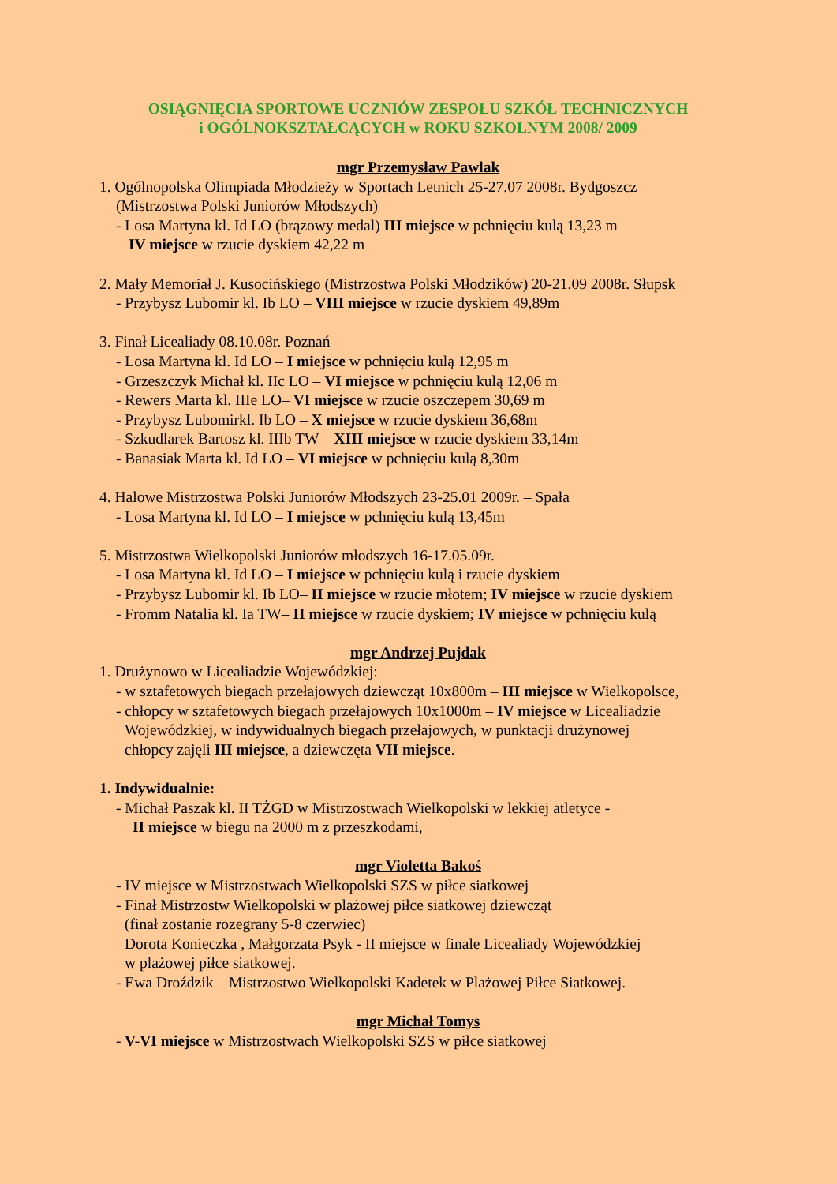OSIĄGNIĘCIA SPORTOWE UCZNIÓW ZESPOŁU SZKÓŁ TECHNICZNYCH
i OGÓLNOKSZTAŁCĄCYCH w ROKU SZKOLNYM 2008/ 2009
mgr Przemysław Pawlak
1. Ogólnopolska Olimpiada Młodzieży w Sportach Letnich 25-27.07 2008r. Bydgoszcz
(Mistrzostwa Polski Juniorów Młodszych)
- Losa Martyna kl. Id LO (brązowy medal) III miejsce w pchnięciu kulą 13,23 m
IV miejsce w rzucie dyskiem 42,22 m
2. Mały Memoriał J. Kusocińskiego (Mistrzostwa Polski Młodzików) 20-21.09 2008r. Słupsk
- Przybysz Lubomir kl. Ib LO – VIII miejsce w rzucie dyskiem 49,89m
3. Finał Licealiady 08.10.08r. Poznań
- Losa Martyna kl. Id LO – I miejsce w pchnięciu kulą 12,95 m
- Grzeszczyk Michał kl. IIc LO – VI miejsce w pchnięciu kulą 12,06 m
- Rewers Marta kl. IIIe LO– VI miejsce w rzucie oszczepem 30,69 m
- Przybysz Lubomirkl. Ib LO – X miejsce w rzucie dyskiem 36,68m
- Szkudlarek Bartosz kl. IIIb TW – XIII miejsce w rzucie dyskiem 33,14m
- Banasiak Marta kl. Id LO – VI miejsce w pchnięciu kulą 8,30m
4. Halowe Mistrzostwa Polski Juniorów Młodszych 23-25.01 2009r. – Spała
- Losa Martyna kl. Id LO – I miejsce w pchnięciu kulą 13,45m
5. Mistrzostwa Wielkopolski Juniorów młodszych 16-17.05.09r.
- Losa Martyna kl. Id LO – I miejsce w pchnięciu kulą i rzucie dyskiem
- Przybysz Lubomir kl. Ib LO– II miejsce w rzucie młotem; IV miejsce w rzucie dyskiem
- Fromm Natalia kl. Ia TW– II miejsce w rzucie dyskiem; IV miejsce w pchnięciu kulą
mgr Andrzej Pujdak
1. Drużynowo w Licealiadzie Wojewódzkiej:
- w sztafetowych biegach przełajowych dziewcząt 10x800m – III miejsce w Wielkopolsce,
- chłopcy w sztafetowych biegach przełajowych 10x1000m – IV miejsce w Licealiadzie
Wojewódzkiej, w indywidualnych biegach przełajowych, w punktacji drużynowej
chłopcy zajęli III miejsce, a dziewczęta VII miejsce.
1. Indywidualnie:
- Michał Paszak kl. II TŻGD w Mistrzostwach Wielkopolski w lekkiej atletyce -
II miejsce w biegu na 2000 m z przeszkodami,
mgr Violetta Bakoś
- IV miejsce w Mistrzostwach Wielkopolski SZS w piłce siatkowej
- Finał Mistrzostw Wielkopolski w plażowej piłce siatkowej dziewcząt
(finał zostanie rozegrany 5-8 czerwiec)
Dorota Konieczka , Małgorzata Psyk - II miejsce w finale Licealiady Wojewódzkiej
w plażowej piłce siatkowej.
- Ewa Droździk – Mistrzostwo Wielkopolski Kadetek w Plażowej Piłce Siatkowej.
mgr Michał Tomys
- V-VI miejsce w Mistrzostwach Wielkopolski SZS w piłce siatkowej